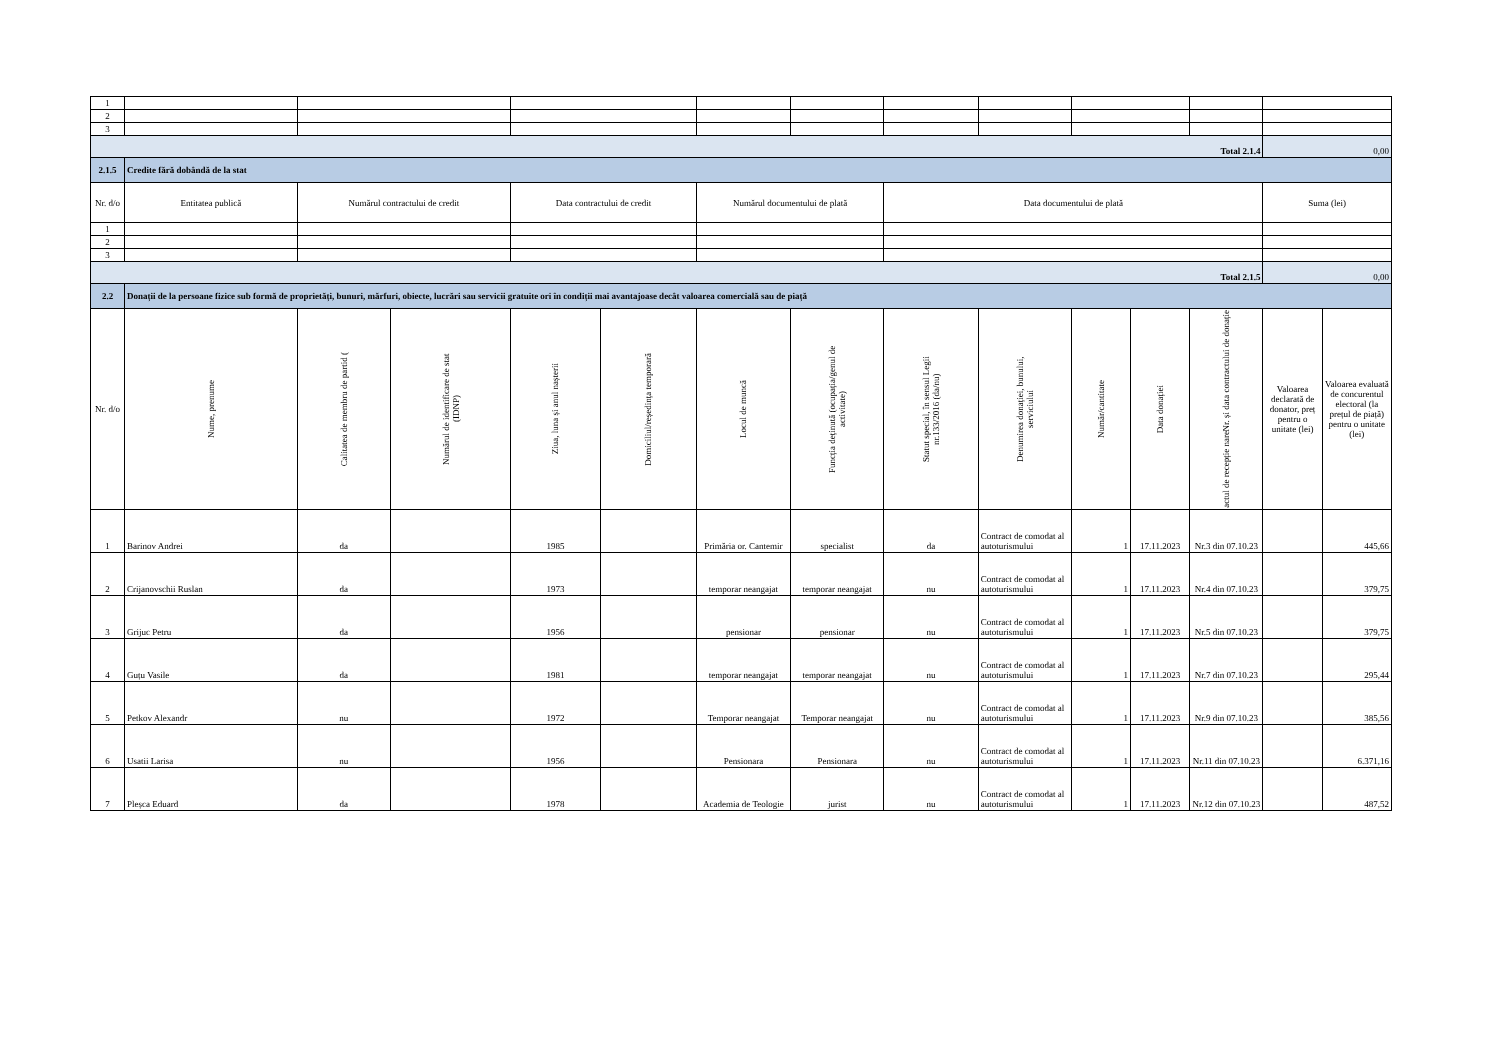| 1 | | | | | | | | | | | | | | |
| 2 | | | | | | | | | | | | | | |
| 3 | | | | | | | | | | | | | | |
| Total 2.1.4 | | | | | | | | | | | | | 0,00 | |
| 2.1.5 | Credite fără dobândă de la stat | | | | | | | | | | | | | |
| Nr. d/o | Entitatea publică | Numărul contractului de credit | | Data contractului de credit | | Numărul documentului de plată | | Data documentului de plată | | | | | Suma (lei) | |
| 1 | | | | | | | | | | | | | | |
| 2 | | | | | | | | | | | | | | |
| 3 | | | | | | | | | | | | | | |
| Total 2.1.5 | | | | | | | | | | | | | 0,00 | |
| 2.2 | Donații de la persoane fizice sub formă de proprietăți, bunuri, mărfuri, obiecte, lucrări sau servicii gratuite ori în condiții mai avantajoase decât valoarea comercială sau de piață | | | | | | | | | | | | | |
| Nr. d/o | Nume, prenume | Calitatea de membru de partid ( | Numărul de identificare de stat (IDNP) | Ziua, luna și anul nașterii | Domiciliul/reședința temporară | Locul de muncă | Funcția deținută (ocupația/genul de activitate) | Statut special, în sensul Legii nr.133/2016 (da/nu) | Denumirea donației, bunului, serviciului | Număr/cantitate | Data donației | Nr. și data contractului de donație actul de recepție nare | Valoarea declarată de donator, preț pentru o unitate (lei) | Valoarea evaluată de concurentul electoral (la prețul de piață) pentru o unitate (lei) |
| 1 | Barinov Andrei | da | | 1985 | | Primăria or. Cantemir | specialist | da | Contract de comodat al autoturismului | 1 | 17.11.2023 | Nr.3 din 07.10.23 | | 445,66 |
| 2 | Crijanovschii Ruslan | da | | 1973 | | temporar neangajat | temporar neangajat | nu | Contract de comodat al autoturismului | 1 | 17.11.2023 | Nr.4 din 07.10.23 | | 379,75 |
| 3 | Grijuc Petru | da | | 1956 | | pensionar | pensionar | nu | Contract de comodat al autoturismului | 1 | 17.11.2023 | Nr.5 din 07.10.23 | | 379,75 |
| 4 | Guțu Vasile | da | | 1981 | | temporar neangajat | temporar neangajat | nu | Contract de comodat al autoturismului | 1 | 17.11.2023 | Nr.7 din 07.10.23 | | 295,44 |
| 5 | Petkov Alexandr | nu | | 1972 | | Temporar neangajat | Temporar neangajat | nu | Contract de comodat al autoturismului | 1 | 17.11.2023 | Nr.9 din 07.10.23 | | 385,56 |
| 6 | Usatii Larisa | nu | | 1956 | | Pensionara | Pensionara | nu | Contract de comodat al autoturismului | 1 | 17.11.2023 | Nr.11 din 07.10.23 | | 6.371,16 |
| 7 | Pleșca Eduard | da | | 1978 | | Academia de Teologie | jurist | nu | Contract de comodat al autoturismului | 1 | 17.11.2023 | Nr.12 din 07.10.23 | | 487,52 |